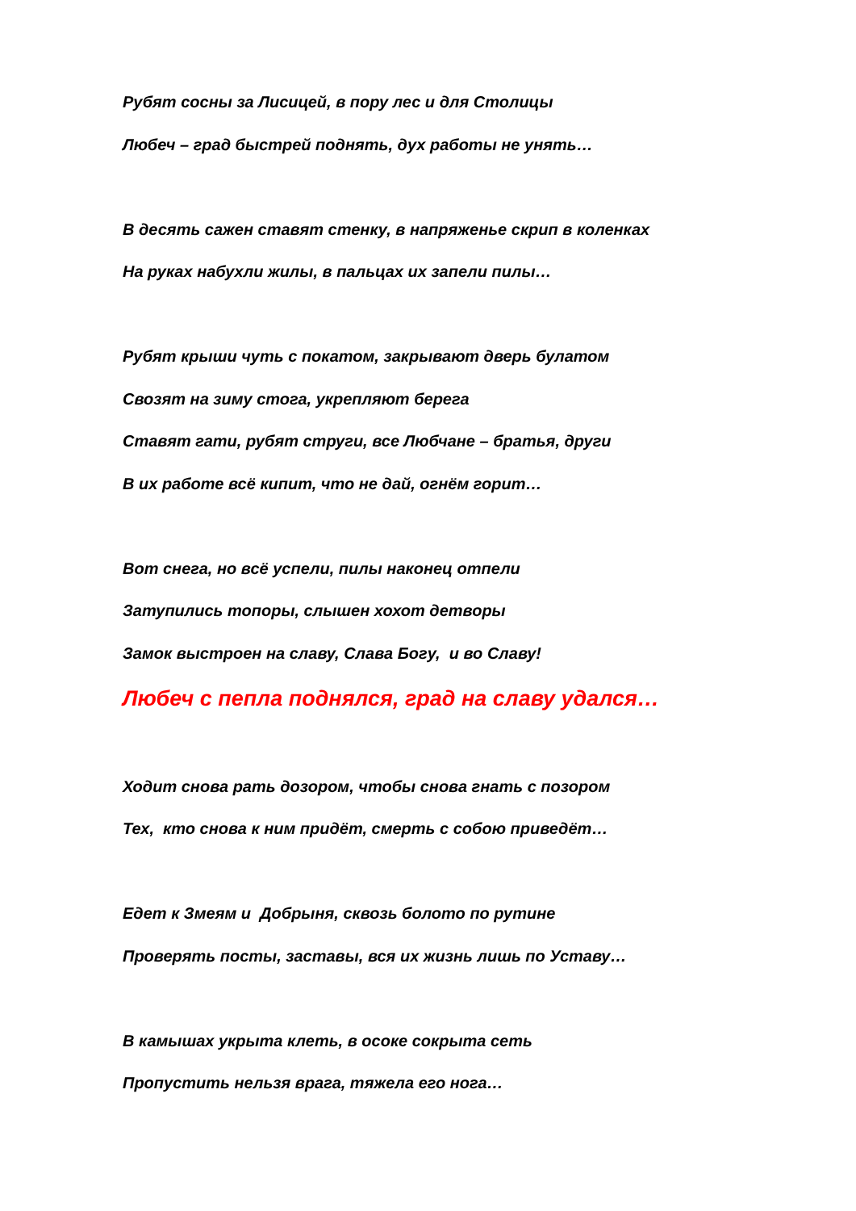Рубят сосны за Лисицей, в пору лес и для Столицы
Любеч – град быстрей поднять, дух работы не унять…
В десять сажен ставят стенку, в напряженье скрип в коленках
На руках набухли жилы, в пальцах их запели пилы…
Рубят крыши чуть с покатом, закрывают дверь булатом
Свозят на зиму стога, укрепляют берега
Ставят гати, рубят струги, все Любчане – братья, други
В их работе всё кипит, что не дай, огнём горит…
Вот снега, но всё успели, пилы наконец отпели
Затупились топоры, слышен хохот детворы
Замок выстроен на славу, Слава Богу, и во Славу!
Любеч с пепла поднялся, град на славу удался…
Ходит снова рать дозором, чтобы снова гнать с позором
Тех, кто снова к ним придёт, смерть с собою приведёт…
Едет к Змеям и Добрыня, сквозь болото по рутине
Проверять посты, заставы, вся их жизнь лишь по Уставу…
В камышах укрыта клеть, в осоке сокрыта сеть
Пропустить нельзя врага, тяжела его нога…